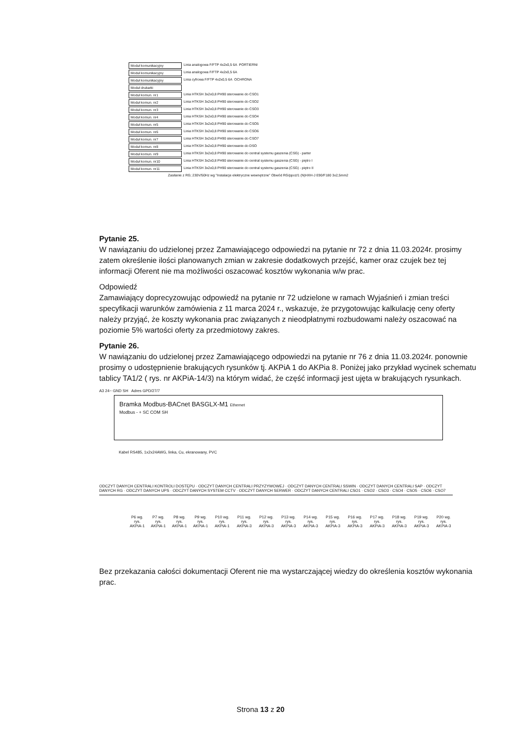Moduł komunikacyjny Linia analogowa F/FTP 4x2x0,5 6A PORTIERNI
Moduł komunikacyjny Linia analogowa F/FTP 4x2x0,5 6A
Moduł komunikacyjny Linia cyfrowa F/FTP 4x2x0,5 6A OCHRONA
Moduł drukarki
Moduł komun. nr1 Linia HTKSH 3x2x0,8 PH90 sterowanie do CSO1
Moduł komun. nr2 Linia HTKSH 3x2x0,8 PH90 sterowanie do CSO2
Moduł komun. nr3 Linia HTKSH 3x2x0,8 PH90 sterowanie do CSO3
Moduł komun. nr4 Linia HTKSH 3x2x0,8 PH90 sterowanie do CSO4
Moduł komun. nr5 Linia HTKSH 3x2x0,8 PH90 sterowanie do CSO5
Moduł komun. nr6 Linia HTKSH 3x2x0,8 PH90 sterowanie do CSO6
Moduł komun. nr7 Linia HTKSH 3x2x0,8 PH90 sterowanie do CSO7
Moduł komun. nr8 Linia HTKSH 3x2x0,8 PH90 sterowanie do DSO
Moduł komun. nr9 Linia HTKSH 3x2x0,8 PH90 sterowanie do central systemu gaszenia (CSG) - parter
Moduł komun. nr10 Linia HTKSH 3x2x0,8 PH90 sterowanie do central systemu gaszenia (CSG) - piętro I
Moduł komun. nr11 Linia HTKSH 3x2x0,8 PH90 sterowanie do central systemu gaszenia (CSG) - piętro II
Zasilanie z RG; 230V/50Hz wg "Instalacje elektryczne wewnętrzne" Obwód RG/ppoż/1 (N)HXH-J E90/F180 3x2,5mm2
Pytanie 25.
W nawiązaniu do udzielonej przez Zamawiającego odpowiedzi na pytanie nr 72 z dnia 11.03.2024r. prosimy zatem określenie ilości planowanych zmian w zakresie dodatkowych przejść, kamer oraz czujek bez tej informacji Oferent nie ma możliwości oszacować kosztów wykonania w/w prac.
Odpowiedź
Zamawiający doprecyzowując odpowiedź na pytanie nr 72 udzielone w ramach Wyjaśnień i zmian treści specyfikacji warunków zamówienia z 11 marca 2024 r., wskazuje, że przygotowując kalkulację ceny oferty należy przyjąć, że koszty wykonania prac związanych z nieodpłatnymi rozbudowami należy oszacować na poziomie 5% wartości oferty za przedmiotowy zakres.
Pytanie 26.
W nawiązaniu do udzielonej przez Zamawiającego odpowiedzi na pytanie nr 76 z dnia 11.03.2024r. ponownie prosimy o udostępnienie brakujących rysunków tj. AKPiA 1 do AKPia 8. Poniżej jako przykład wycinek schematu tablicy TA1/2 ( rys. nr AKPiA-14/3) na którym widać, że część informacji jest ujęta w brakujących rysunkach.
A3 24~ GND SH Adres GPD/27/7
Bramka Modbus-BACnet BASGLX-M1 Ethernet
Modbus - + SC COM SH
Kabel RS485, 1x2x24AWG, linka, Cu, ekranowany, PVC
ODCZYT DANYCH CENTRALI KONTROLI DOSTĘPU · ODCZYT DANYCH CENTRALI PRZYZYWOWEJ · ODCZYT DANYCH CENTRALI SSWIN · ODCZYT DANYCH CENTRALI SAP · ODCZYT DANYCH RG · ODCZYT DANYCH UPS · ODCZYT DANYCH SYSTEM CCTV · ODCZYT DANYCH SERWER · ODCZYT DANYCH CENTRALI CSO1 · CSO2 · CSO3 · CSO4 · CSO5 · CSO6 · CSO7
P6 wg. rys. AKPiA-1 P7 wg. rys. AKPiA-1 P8 wg. rys. AKPiA-1 P9 wg. rys. AKPiA-1 P10 wg. rys. AKPiA-1 P11 wg. rys. AKPiA-3 P12 wg. rys. AKPiA-3 P13 wg. rys. AKPiA-3 P14 wg. rys. AKPiA-3 P15 wg. rys. AKPiA-3 P16 wg. rys. AKPiA-3 P17 wg. rys. AKPiA-3 P18 wg. rys. AKPiA-3 P19 wg. rys. AKPiA-3 P20 wg. rys. AKPiA-3
Bez przekazania całości dokumentacji Oferent nie ma wystarczającej wiedzy do określenia kosztów wykonania prac.
Strona 13 z 20